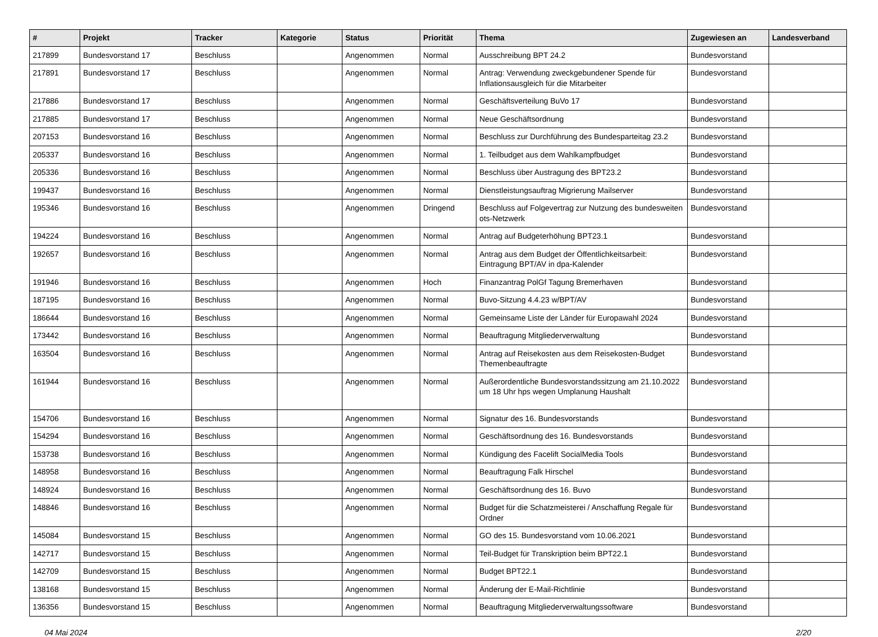| # | Projekt | Tracker | Kategorie | Status | Priorität | Thema | Zugewiesen an | Landesverband |
| --- | --- | --- | --- | --- | --- | --- | --- | --- |
| 217899 | Bundesvorstand 17 | Beschluss | | Angenommen | Normal | Ausschreibung BPT 24.2 | Bundesvorstand | |
| 217891 | Bundesvorstand 17 | Beschluss | | Angenommen | Normal | Antrag: Verwendung zweckgebundener Spende für Inflationsausgleich für die Mitarbeiter | Bundesvorstand | |
| 217886 | Bundesvorstand 17 | Beschluss | | Angenommen | Normal | Geschäftsverteilung BuVo 17 | Bundesvorstand | |
| 217885 | Bundesvorstand 17 | Beschluss | | Angenommen | Normal | Neue Geschäftsordnung | Bundesvorstand | |
| 207153 | Bundesvorstand 16 | Beschluss | | Angenommen | Normal | Beschluss zur Durchführung des Bundesparteitag 23.2 | Bundesvorstand | |
| 205337 | Bundesvorstand 16 | Beschluss | | Angenommen | Normal | 1. Teilbudget aus dem Wahlkampfbudget | Bundesvorstand | |
| 205336 | Bundesvorstand 16 | Beschluss | | Angenommen | Normal | Beschluss über Austragung des BPT23.2 | Bundesvorstand | |
| 199437 | Bundesvorstand 16 | Beschluss | | Angenommen | Normal | Dienstleistungsauftrag Migrierung Mailserver | Bundesvorstand | |
| 195346 | Bundesvorstand 16 | Beschluss | | Angenommen | Dringend | Beschluss auf Folgevertrag zur Nutzung des bundesweiten ots-Netzwerk | Bundesvorstand | |
| 194224 | Bundesvorstand 16 | Beschluss | | Angenommen | Normal | Antrag auf Budgeterhöhung BPT23.1 | Bundesvorstand | |
| 192657 | Bundesvorstand 16 | Beschluss | | Angenommen | Normal | Antrag aus dem Budget der Öffentlichkeitsarbeit: Eintragung BPT/AV in dpa-Kalender | Bundesvorstand | |
| 191946 | Bundesvorstand 16 | Beschluss | | Angenommen | Hoch | Finanzantrag PolGf Tagung Bremerhaven | Bundesvorstand | |
| 187195 | Bundesvorstand 16 | Beschluss | | Angenommen | Normal | Buvo-Sitzung 4.4.23 w/BPT/AV | Bundesvorstand | |
| 186644 | Bundesvorstand 16 | Beschluss | | Angenommen | Normal | Gemeinsame Liste der Länder für Europawahl 2024 | Bundesvorstand | |
| 173442 | Bundesvorstand 16 | Beschluss | | Angenommen | Normal | Beauftragung Mitgliederverwaltung | Bundesvorstand | |
| 163504 | Bundesvorstand 16 | Beschluss | | Angenommen | Normal | Antrag auf Reisekosten aus dem Reisekosten-Budget Themenbeauftragte | Bundesvorstand | |
| 161944 | Bundesvorstand 16 | Beschluss | | Angenommen | Normal | Außerordentliche Bundesvorstandssitzung am 21.10.2022 um 18 Uhr hps wegen Umplanung Haushalt | Bundesvorstand | |
| 154706 | Bundesvorstand 16 | Beschluss | | Angenommen | Normal | Signatur des 16. Bundesvorstands | Bundesvorstand | |
| 154294 | Bundesvorstand 16 | Beschluss | | Angenommen | Normal | Geschäftsordnung des 16. Bundesvorstands | Bundesvorstand | |
| 153738 | Bundesvorstand 16 | Beschluss | | Angenommen | Normal | Kündigung des Facelift SocialMedia Tools | Bundesvorstand | |
| 148958 | Bundesvorstand 16 | Beschluss | | Angenommen | Normal | Beauftragung Falk Hirschel | Bundesvorstand | |
| 148924 | Bundesvorstand 16 | Beschluss | | Angenommen | Normal | Geschäftsordnung des 16. Buvo | Bundesvorstand | |
| 148846 | Bundesvorstand 16 | Beschluss | | Angenommen | Normal | Budget für die Schatzmeisterei / Anschaffung Regale für Ordner | Bundesvorstand | |
| 145084 | Bundesvorstand 15 | Beschluss | | Angenommen | Normal | GO des 15. Bundesvorstand vom 10.06.2021 | Bundesvorstand | |
| 142717 | Bundesvorstand 15 | Beschluss | | Angenommen | Normal | Teil-Budget für Transkription beim BPT22.1 | Bundesvorstand | |
| 142709 | Bundesvorstand 15 | Beschluss | | Angenommen | Normal | Budget BPT22.1 | Bundesvorstand | |
| 138168 | Bundesvorstand 15 | Beschluss | | Angenommen | Normal | Änderung der E-Mail-Richtlinie | Bundesvorstand | |
| 136356 | Bundesvorstand 15 | Beschluss | | Angenommen | Normal | Beauftragung Mitgliederverwaltungssoftware | Bundesvorstand | |
04 Mai 2024 2/20